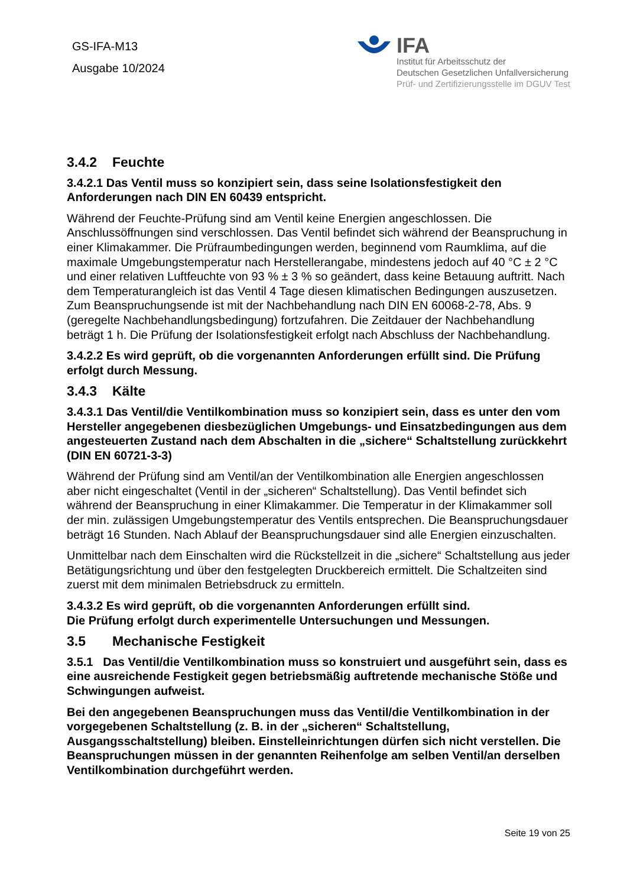GS-IFA-M13
Ausgabe 10/2024
IFA
Institut für Arbeitsschutz der
Deutschen Gesetzlichen Unfallversicherung
Prüf- und Zertifizierungsstelle im DGUV Test
3.4.2 Feuchte
3.4.2.1 Das Ventil muss so konzipiert sein, dass seine Isolationsfestigkeit den Anforderungen nach DIN EN 60439 entspricht.
Während der Feuchte-Prüfung sind am Ventil keine Energien angeschlossen. Die Anschlussöffnungen sind verschlossen. Das Ventil befindet sich während der Beanspruchung in einer Klimakammer. Die Prüfraumbedingungen werden, beginnend vom Raumklima, auf die maximale Umgebungstemperatur nach Herstellerangabe, mindestens jedoch auf 40 °C ± 2 °C und einer relativen Luftfeuchte von 93 % ± 3 % so geändert, dass keine Betauung auftritt. Nach dem Temperaturangleich ist das Ventil 4 Tage diesen klimatischen Bedingungen auszusetzen. Zum Beanspruchungsende ist mit der Nachbehandlung nach DIN EN 60068-2-78, Abs. 9 (geregelte Nachbehandlungsbedingung) fortzufahren. Die Zeitdauer der Nachbehandlung beträgt 1 h. Die Prüfung der Isolationsfestigkeit erfolgt nach Abschluss der Nachbehandlung.
3.4.2.2 Es wird geprüft, ob die vorgenannten Anforderungen erfüllt sind. Die Prüfung erfolgt durch Messung.
3.4.3 Kälte
3.4.3.1 Das Ventil/die Ventilkombination muss so konzipiert sein, dass es unter den vom Hersteller angegebenen diesbezüglichen Umgebungs- und Einsatzbedingungen aus dem angesteuerten Zustand nach dem Abschalten in die „sichere“ Schaltstellung zurückkehrt (DIN EN 60721-3-3)
Während der Prüfung sind am Ventil/an der Ventilkombination alle Energien angeschlossen aber nicht eingeschaltet (Ventil in der „sicheren“ Schaltstellung). Das Ventil befindet sich während der Beanspruchung in einer Klimakammer. Die Temperatur in der Klimakammer soll der min. zulässigen Umgebungstemperatur des Ventils entsprechen. Die Beanspruchungsdauer beträgt 16 Stunden. Nach Ablauf der Beanspruchungsdauer sind alle Energien einzuschalten.
Unmittelbar nach dem Einschalten wird die Rückstellzeit in die „sichere“ Schaltstellung aus jeder Betätigungsrichtung und über den festgelegten Druckbereich ermittelt. Die Schaltzeiten sind zuerst mit dem minimalen Betriebsdruck zu ermitteln.
3.4.3.2 Es wird geprüft, ob die vorgenannten Anforderungen erfüllt sind.
Die Prüfung erfolgt durch experimentelle Untersuchungen und Messungen.
3.5 Mechanische Festigkeit
3.5.1 Das Ventil/die Ventilkombination muss so konstruiert und ausgeführt sein, dass es eine ausreichende Festigkeit gegen betriebsmäßig auftretende mechanische Stöße und Schwingungen aufweist.
Bei den angegebenen Beanspruchungen muss das Ventil/die Ventilkombination in der vorgegebenen Schaltstellung (z. B. in der „sicheren“ Schaltstellung, Ausgangsschaltstellung) bleiben. Einstelleinrichtungen dürfen sich nicht verstellen. Die Beanspruchungen müssen in der genannten Reihenfolge am selben Ventil/an derselben Ventilkombination durchgeführt werden.
Seite 19 von 25